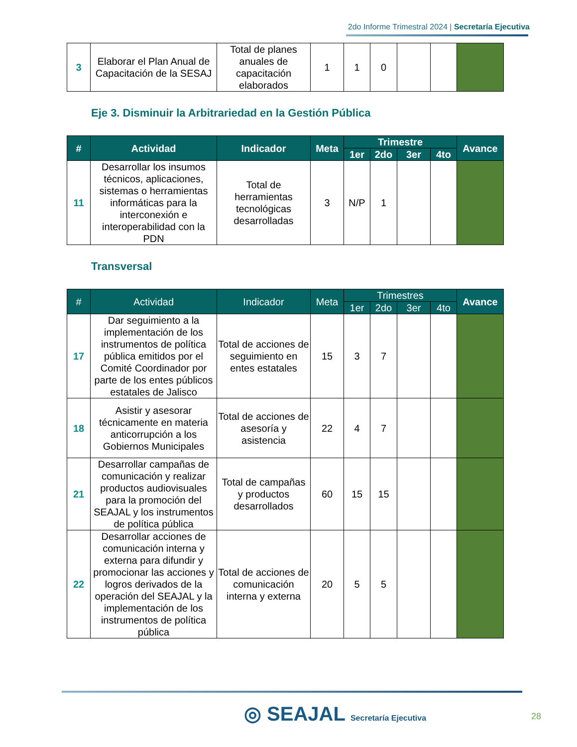2do Informe Trimestral 2024 | Secretaría Ejecutiva
| 3 | Elaborar el Plan Anual de Capacitación de la SESAJ | Total de planes anuales de capacitación elaborados | 1 | 1 | 0 | | | |
Eje 3. Disminuir la Arbitrariedad en la Gestión Pública
| # | Actividad | Indicador | Meta | Trimestre | | | | Avance |
| --- | --- | --- | --- | --- | --- | --- | --- | --- |
| | | | | 1er | 2do | 3er | 4to | |
| 11 | Desarrollar los insumos técnicos, aplicaciones, sistemas o herramientas informáticas para la interconexión e interoperabilidad con la PDN | Total de herramientas tecnológicas desarrolladas | 3 | N/P | 1 | | | |
Transversal
| # | Actividad | Indicador | Meta | Trimestres | | | | Avance |
| --- | --- | --- | --- | --- | --- | --- | --- | --- |
| | | | | 1er | 2do | 3er | 4to | |
| 17 | Dar seguimiento a la implementación de los instrumentos de política pública emitidos por el Comité Coordinador por parte de los entes públicos estatales de Jalisco | Total de acciones de seguimiento en entes estatales | 15 | 3 | 7 | | | |
| 18 | Asistir y asesorar técnicamente en materia anticorrupción a los Gobiernos Municipales | Total de acciones de asesoría y asistencia | 22 | 4 | 7 | | | |
| 21 | Desarrollar campañas de comunicación y realizar productos audiovisuales para la promoción del SEAJAL y los instrumentos de política pública | Total de campañas y productos desarrollados | 60 | 15 | 15 | | | |
| 22 | Desarrollar acciones de comunicación interna y externa para difundir y promocionar las acciones y logros derivados de la operación del SEAJAL y la implementación de los instrumentos de política pública | Total de acciones de comunicación interna y externa | 20 | 5 | 5 | | | |
◎ SEAJAL Secretaría Ejecutiva 28